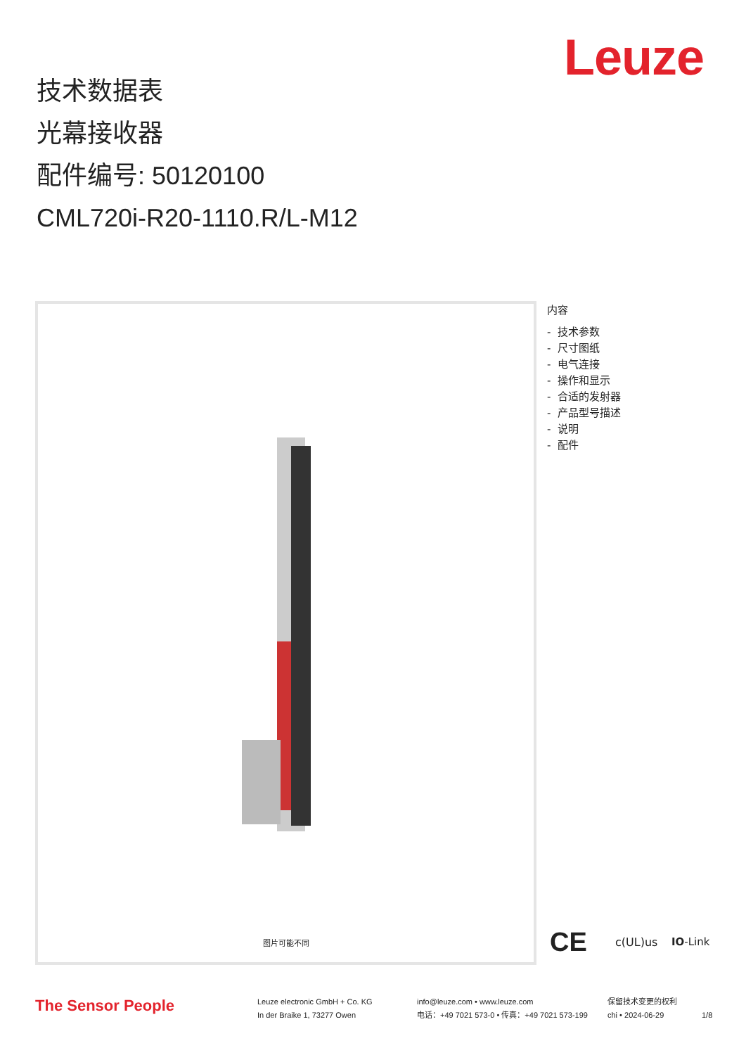Leuze
技术数据表
光幕接收器
配件编号: 50120100
CML720i-R20-1110.R/L-M12
图片可能不同
内容
- 技术参数
- 尺寸图纸
- 电气连接
- 操作和显示
- 合适的发射器
- 产品型号描述
- 说明
- 配件
CE c(UL)us IO-Link
The Sensor People
Leuze electronic GmbH + Co. KG
In der Braike 1, 73277 Owen
info@leuze.com • www.leuze.com
电话：+49 7021 573-0 • 传真：+49 7021 573-199
保留技术变更的权利
chi • 2024-06-29
1/8